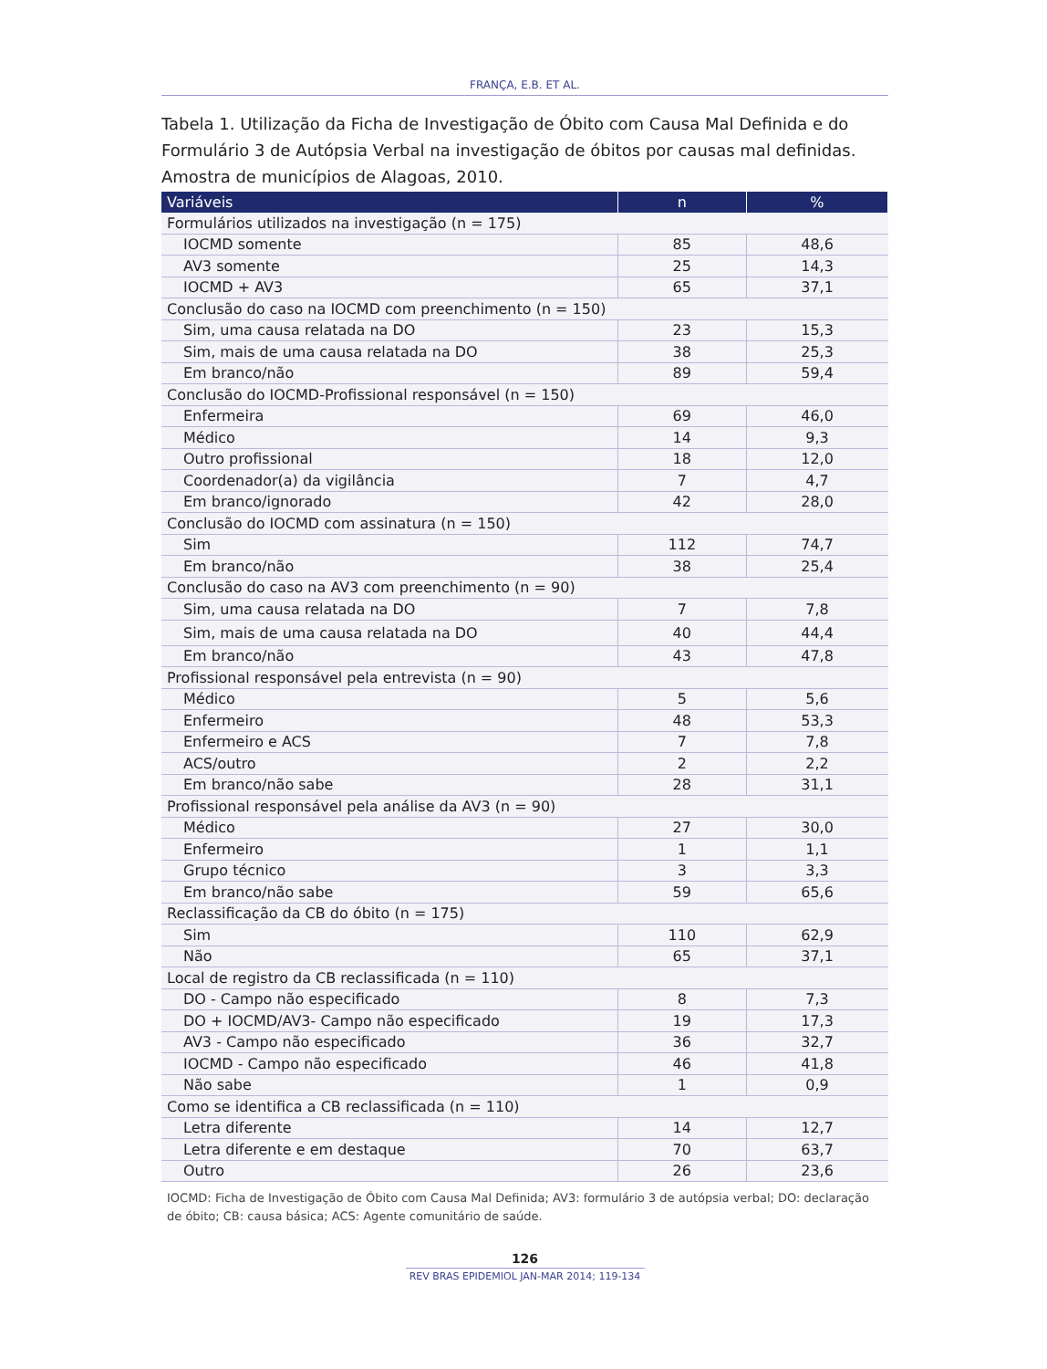FRANÇA, E.B. ET AL.
Tabela 1. Utilização da Ficha de Investigação de Óbito com Causa Mal Definida e do Formulário 3 de Autópsia Verbal na investigação de óbitos por causas mal definidas. Amostra de municípios de Alagoas, 2010.
| Variáveis | n | % |
| --- | --- | --- |
| Formulários utilizados na investigação (n = 175) | | |
| IOCMD somente | 85 | 48,6 |
| AV3 somente | 25 | 14,3 |
| IOCMD + AV3 | 65 | 37,1 |
| Conclusão do caso na IOCMD com preenchimento (n = 150) | | |
| Sim, uma causa relatada na DO | 23 | 15,3 |
| Sim, mais de uma causa relatada na DO | 38 | 25,3 |
| Em branco/não | 89 | 59,4 |
| Conclusão do IOCMD-Profissional responsável (n = 150) | | |
| Enfermeira | 69 | 46,0 |
| Médico | 14 | 9,3 |
| Outro profissional | 18 | 12,0 |
| Coordenador(a) da vigilância | 7 | 4,7 |
| Em branco/ignorado | 42 | 28,0 |
| Conclusão do IOCMD com assinatura (n = 150) | | |
| Sim | 112 | 74,7 |
| Em branco/não | 38 | 25,4 |
| Conclusão do caso na AV3 com preenchimento (n = 90) | | |
| Sim, uma causa relatada na DO | 7 | 7,8 |
| Sim, mais de uma causa relatada na DO | 40 | 44,4 |
| Em branco/não | 43 | 47,8 |
| Profissional responsável pela entrevista (n = 90) | | |
| Médico | 5 | 5,6 |
| Enfermeiro | 48 | 53,3 |
| Enfermeiro e ACS | 7 | 7,8 |
| ACS/outro | 2 | 2,2 |
| Em branco/não sabe | 28 | 31,1 |
| Profissional responsável pela análise da AV3 (n = 90) | | |
| Médico | 27 | 30,0 |
| Enfermeiro | 1 | 1,1 |
| Grupo técnico | 3 | 3,3 |
| Em branco/não sabe | 59 | 65,6 |
| Reclassificação da CB do óbito (n = 175) | | |
| Sim | 110 | 62,9 |
| Não | 65 | 37,1 |
| Local de registro da CB reclassificada (n = 110) | | |
| DO - Campo não especificado | 8 | 7,3 |
| DO + IOCMD/AV3- Campo não especificado | 19 | 17,3 |
| AV3 - Campo não especificado | 36 | 32,7 |
| IOCMD - Campo não especificado | 46 | 41,8 |
| Não sabe | 1 | 0,9 |
| Como se identifica a CB reclassificada (n = 110) | | |
| Letra diferente | 14 | 12,7 |
| Letra diferente e em destaque | 70 | 63,7 |
| Outro | 26 | 23,6 |
IOCMD: Ficha de Investigação de Óbito com Causa Mal Definida; AV3: formulário 3 de autópsia verbal; DO: declaração de óbito; CB: causa básica; ACS: Agente comunitário de saúde.
126
REV BRAS EPIDEMIOL JAN-MAR 2014; 119-134